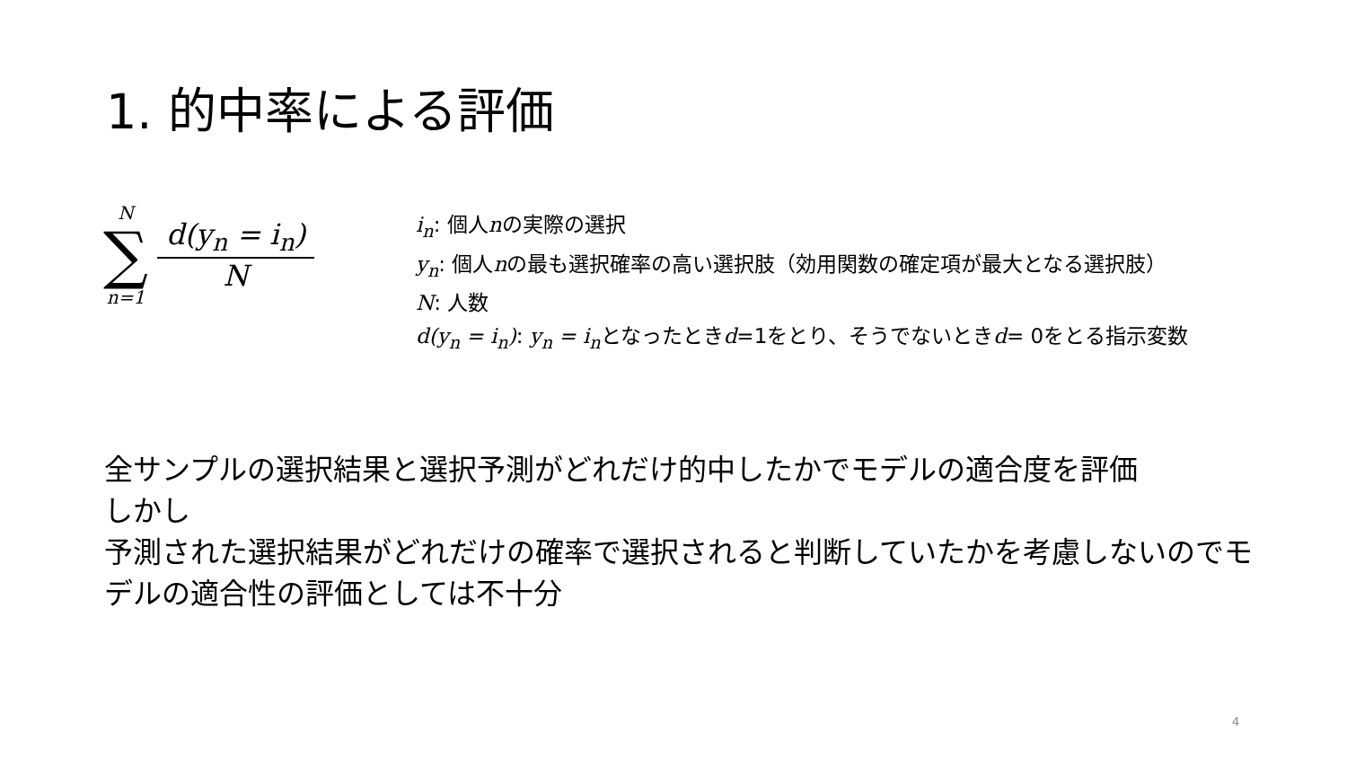1. 的中率による評価
N
∑
n=1
d(y<sub>n</sub> = i<sub>n</sub>)
N
i<sub>n</sub>: 個人nの実際の選択
y<sub>n</sub>: 個人nの最も選択確率の高い選択肢（効用関数の確定項が最大となる選択肢）
N: 人数
d(y<sub>n</sub> = i<sub>n</sub>): y<sub>n</sub> = i<sub>n</sub>となったときd=1をとり、そうでないときd= 0をとる指示変数
全サンプルの選択結果と選択予測がどれだけ的中したかでモデルの適合度を評価
しかし
予測された選択結果がどれだけの確率で選択されると判断していたかを考慮しないのでモデルの適合性の評価としては不十分
4